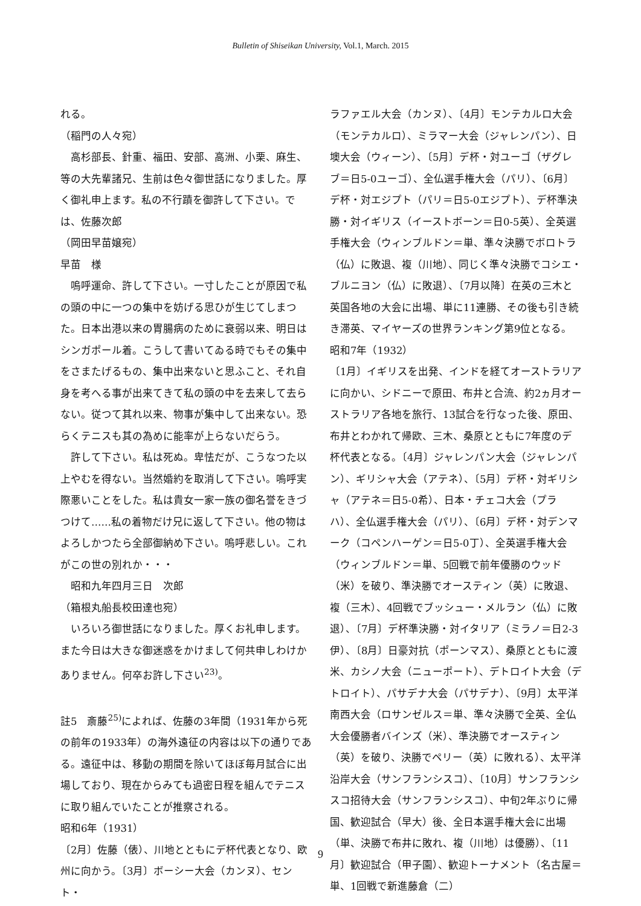Bulletin of Shiseikan University, Vol.1, March. 2015
れる。
（稲門の人々宛）
　高杉部長、針重、福田、安部、高洲、小栗、麻生、等の大先輩諸兄、生前は色々御世話になりました。厚く御礼申上ます。私の不行蹟を御許して下さい。では、佐藤次郎
（岡田早苗嬢宛）
早苗　様
　嗚呼運命、許して下さい。一寸したことが原因で私の頭の中に一つの集中を妨げる思ひが生じてしまつた。日本出港以来の胃腸病のために衰弱以来、明日はシンガポール着。こうして書いてゐる時でもその集中をさまたげるもの、集中出来ないと思ふこと、それ自身を考へる事が出来てきて私の頭の中を去来して去らない。従つて其れ以来、物事が集中して出来ない。恐らくテニスも其の為めに能率が上らないだらう。
　許して下さい。私は死ぬ。卑怯だが、こうなつた以上やむを得ない。当然婚約を取消して下さい。嗚呼実際悪いことをした。私は貴女一家一族の御名誉をきづつけて……私の着物だけ兄に返して下さい。他の物はよろしかつたら全部御納め下さい。嗚呼悲しい。これがこの世の別れか・・・
　昭和九年四月三日　次郎
（箱根丸船長校田達也宛）
　いろいろ御世話になりました。厚くお礼申します。また今日は大きな御迷惑をかけまして何共申しわけかありません。何卒お許し下さい<sup>23)</sup>。
註5　斎藤<sup>25)</sup>によれば、佐藤の3年間（1931年から死の前年の1933年）の海外遠征の内容は以下の通りである。遠征中は、移動の期間を除いてほぼ毎月試合に出場しており、現在からみても過密日程を組んでテニスに取り組んでいたことが推察される。
昭和6年（1931）
〔2月〕佐藤（俵）、川地とともにデ杯代表となり、欧州に向かう。〔3月〕ボーシー大会（カンヌ）、セント・
ラファエル大会（カンヌ）、〔4月〕モンテカルロ大会（モンテカルロ）、ミラマー大会（ジャレンパン）、日墺大会（ウィーン）、〔5月〕デ杯・対ユーゴ（ザグレブ＝日5-0ユーゴ）、全仏選手権大会（パリ）、〔6月〕デ杯・対エジプト（パリ＝日5-0エジプト）、デ杯準決勝・対イギリス（イーストボーン＝日0-5英）、全英選手権大会（ウィンブルドン＝単、準々決勝でボロトラ（仏）に敗退、複（川地）、同じく準々決勝でコシエ・ブルニヨン（仏）に敗退）、〔7月以降〕在英の三木と英国各地の大会に出場、単に11連勝、その後も引き続き滞英、マイヤーズの世界ランキング第9位となる。
昭和7年（1932）
〔1月〕イギリスを出発、インドを経てオーストラリアに向かい、シドニーで原田、布井と合流、約2ヵ月オーストラリア各地を旅行、13試合を行なった後、原田、布井とわかれて帰欧、三木、桑原とともに7年度のデ杯代表となる。〔4月〕ジャレンパン大会（ジャレンパン）、ギリシャ大会（アテネ）、〔5月〕デ杯・対ギリシャ（アテネ＝日5-0希）、日本・チェコ大会（プラハ）、全仏選手権大会（パリ）、〔6月〕デ杯・対デンマーク（コペンハーゲン＝日5-0丁）、全英選手権大会（ウィンブルドン＝単、5回戦で前年優勝のウッド（米）を破り、準決勝でオースティン（英）に敗退、複（三木）、4回戦でブッシュー・メルラン（仏）に敗退）、〔7月〕デ杯準決勝・対イタリア（ミラノ＝日2-3伊）、〔8月〕日豪対抗（ポーンマス）、桑原とともに渡米、カシノ大会（ニューポート）、デトロイト大会（デトロイト）、パサデナ大会（パサデナ）、〔9月〕太平洋南西大会（ロサンゼルス＝単、準々決勝で全英、全仏大会優勝者バインズ（米）、準決勝でオースティン（英）を破り、決勝でペリー（英）に敗れる）、太平洋沿岸大会（サンフランシスコ）、〔10月〕サンフランシスコ招待大会（サンフランシスコ）、中旬2年ぶりに帰国、歓迎試合（早大）後、全日本選手権大会に出場（単、決勝で布井に敗れ、複（川地）は優勝）、〔11月〕歓迎試合（甲子園）、歓迎トーナメント（名古屋＝単、1回戦で新進藤倉（二）
9